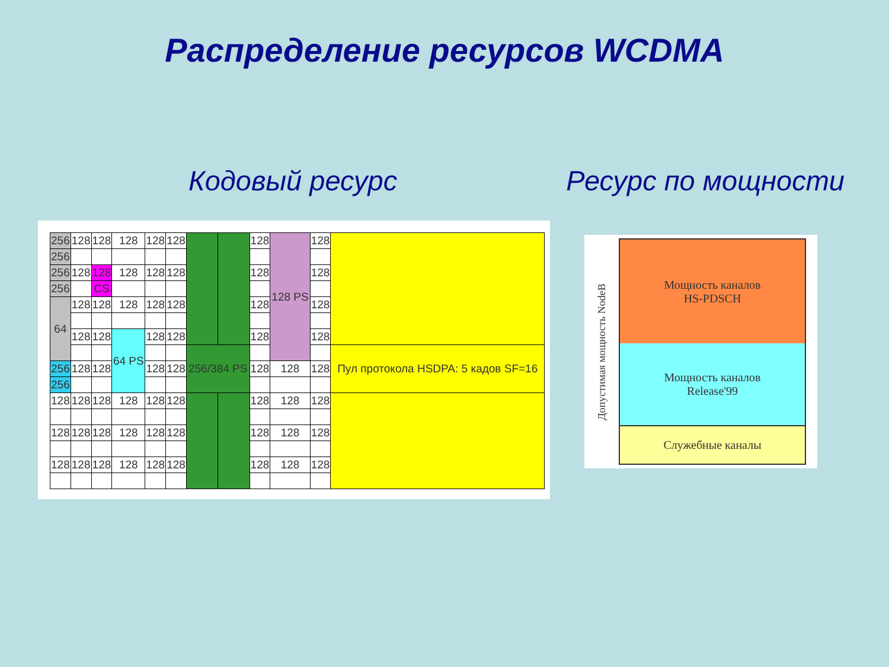Распределение ресурсов WCDMA
Кодовый ресурс Ресурс по мощности
| 256 | 128 | 128 | 128 | 128 | 128 | | | 128 | 128 PS | 128 | |
| 256 | | | | | | | | | | | |
| 256 | 128 | 128 | 128 | 128 | 128 | | | 128 | | 128 | |
| 256 | | CS | | | | | | | | | |
| 64 | 128 | 128 | 128 | 128 | 128 | | | 128 | | 128 | |
| | 128 | 128 | 64 PS | 128 | 128 | | | 128 | | 128 | |
| | | | | | | 256/384 PS | | | | | Пул протокола HSDPA: 5 кадов SF=16 |
| 256 | 128 | 128 | | 128 | 128 | | | 128 | 128 | 128 | |
| 256 | | | | | | | | | | | |
| 128 | 128 | 128 | 128 | 128 | 128 | | | 128 | 128 | 128 | |
| 128 | 128 | 128 | 128 | 128 | 128 | | | 128 | 128 | 128 | |
| 128 | 128 | 128 | 128 | 128 | 128 | | | 128 | 128 | 128 | |
Допустимая мощность NodeB
Мощность каналов
HS-PDSCH
Мощность каналов
Release'99
Служебные каналы